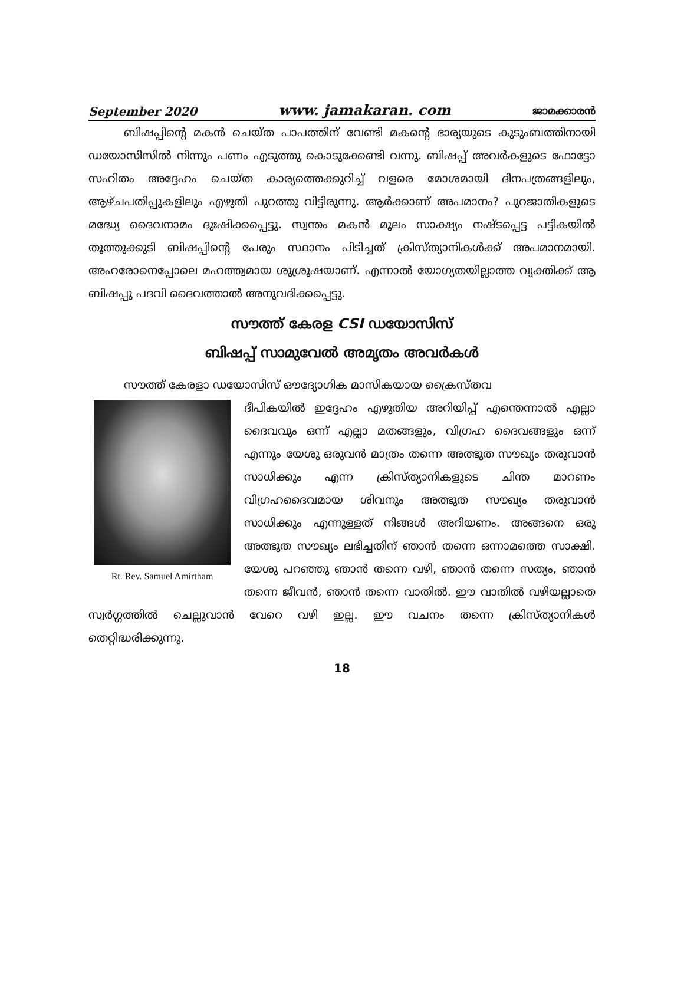September 2020 www. jamakaran. com ജാമക്കാരൻ
ബിഷപ്പിന്റെ മകൻ ചെയ്ത പാപത്തിന് വേണ്ടി മകന്റെ ഭാര്യയുടെ കുടുംബത്തിനായി ഡയോസിസിൽ നിന്നും പണം എടുത്തു കൊടുക്കേണ്ടി വന്നു. ബിഷപ്പ് അവർകളുടെ ഫോട്ടോ സഹിതം അദ്ദേഹം ചെയ്ത കാര്യത്തെക്കുറിച്ച് വളരെ മോശമായി ദിനപത്രങ്ങളിലും, ആഴ്ചപതിപ്പുകളിലും എഴുതി പുറത്തു വിട്ടിരുന്നു. ആർക്കാണ് അപമാനം? പുറജാതികളുടെ മദ്ധ്യേ ദൈവനാമം ദുഃഷിക്കപ്പെട്ടു. സ്വന്തം മകൻ മൂലം സാക്ഷ്യം നഷ്ടപ്പെട്ട പട്ടികയിൽ തൂത്തുക്കുടി ബിഷപ്പിന്റെ പേരും സ്ഥാനം പിടിച്ചത് ക്രിസ്ത്യാനികൾക്ക് അപമാനമായി. അഹരോനെപ്പോലെ മഹത്ത്വമായ ശുശ്രൂഷയാണ്. എന്നാൽ യോഗ്യതയില്ലാത്ത വ്യക്തിക്ക് ആ ബിഷപ്പു പദവി ദൈവത്താൽ അനുവദിക്കപ്പെട്ടു.
സൗത്ത് കേരള CSI ഡയോസിസ്
ബിഷപ്പ് സാമുവേൽ അമൃതം അവർകൾ
സൗത്ത് കേരളാ ഡയോസിസ് ഔദ്യോഗിക മാസികയായ ക്രൈസ്തവ
Rt. Rev. Samuel Amirtham
ദീപികയിൽ ഇദ്ദേഹം എഴുതിയ അറിയിപ്പ് എന്തെന്നാൽ എല്ലാ ദൈവവും ഒന്ന് എല്ലാ മതങ്ങളും, വിഗ്രഹ ദൈവങ്ങളും ഒന്ന് എന്നും യേശു ഒരുവൻ മാത്രം തന്നെ അത്ഭുത സൗഖ്യം തരുവാൻ സാധിക്കും എന്ന ക്രിസ്ത്യാനികളുടെ ചിന്ത മാറണം വിഗ്രഹദൈവമായ ശിവനും അത്ഭുത സൗഖ്യം തരുവാൻ സാധിക്കും എന്നുള്ളത് നിങ്ങൾ അറിയണം. അങ്ങനെ ഒരു അത്ഭുത സൗഖ്യം ലഭിച്ചതിന് ഞാൻ തന്നെ ഒന്നാമത്തെ സാക്ഷി. യേശു പറഞ്ഞു ഞാൻ തന്നെ വഴി, ഞാൻ തന്നെ സത്യം, ഞാൻ തന്നെ ജീവൻ, ഞാൻ തന്നെ വാതിൽ. ഈ വാതിൽ വഴിയല്ലാതെ സ്വർഗ്ഗത്തിൽ ചെല്ലുവാൻ വേറെ വഴി ഇല്ല. ഈ വചനം തന്നെ ക്രിസ്ത്യാനികൾ തെറ്റിദ്ധരിക്കുന്നു.
18